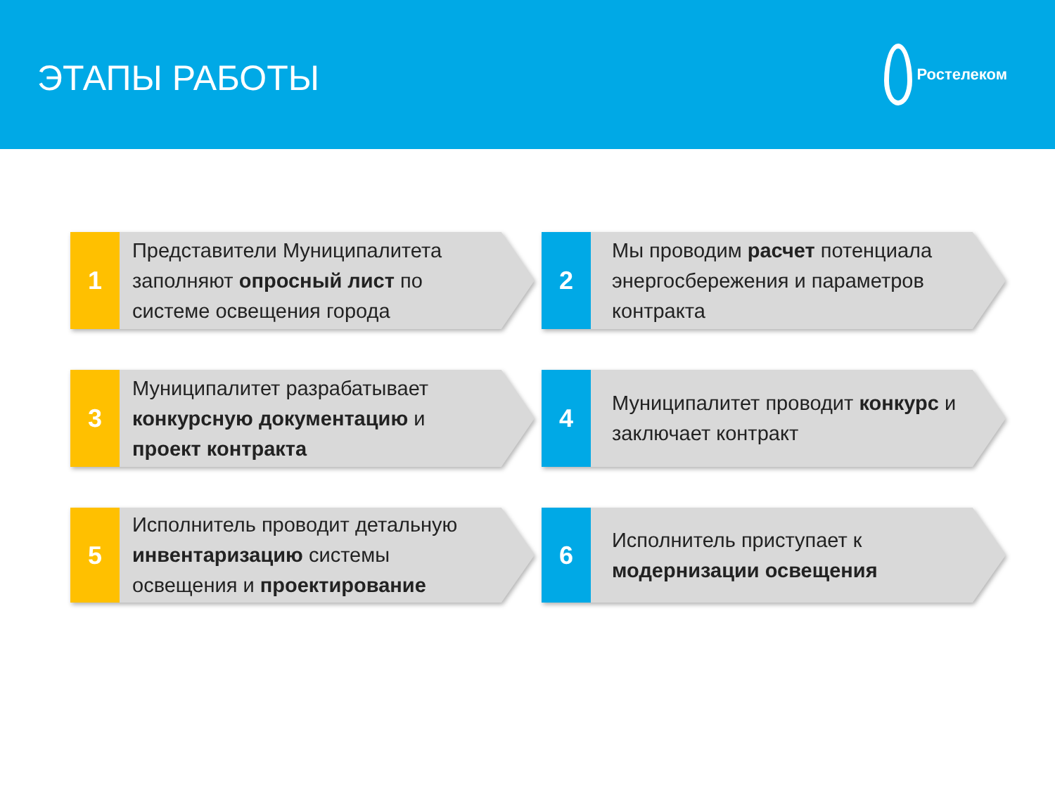ЭТАПЫ РАБОТЫ
Ростелеком
1
Представители Муниципалитета заполняют опросный лист по системе освещения города
2
Мы проводим расчет потенциала энергосбережения и параметров контракта
3
Муниципалитет разрабатывает конкурсную документацию и проект контракта
4
Муниципалитет проводит конкурс и заключает контракт
5
Исполнитель проводит детальную инвентаризацию системы освещения и проектирование
6
Исполнитель приступает к модернизации освещения